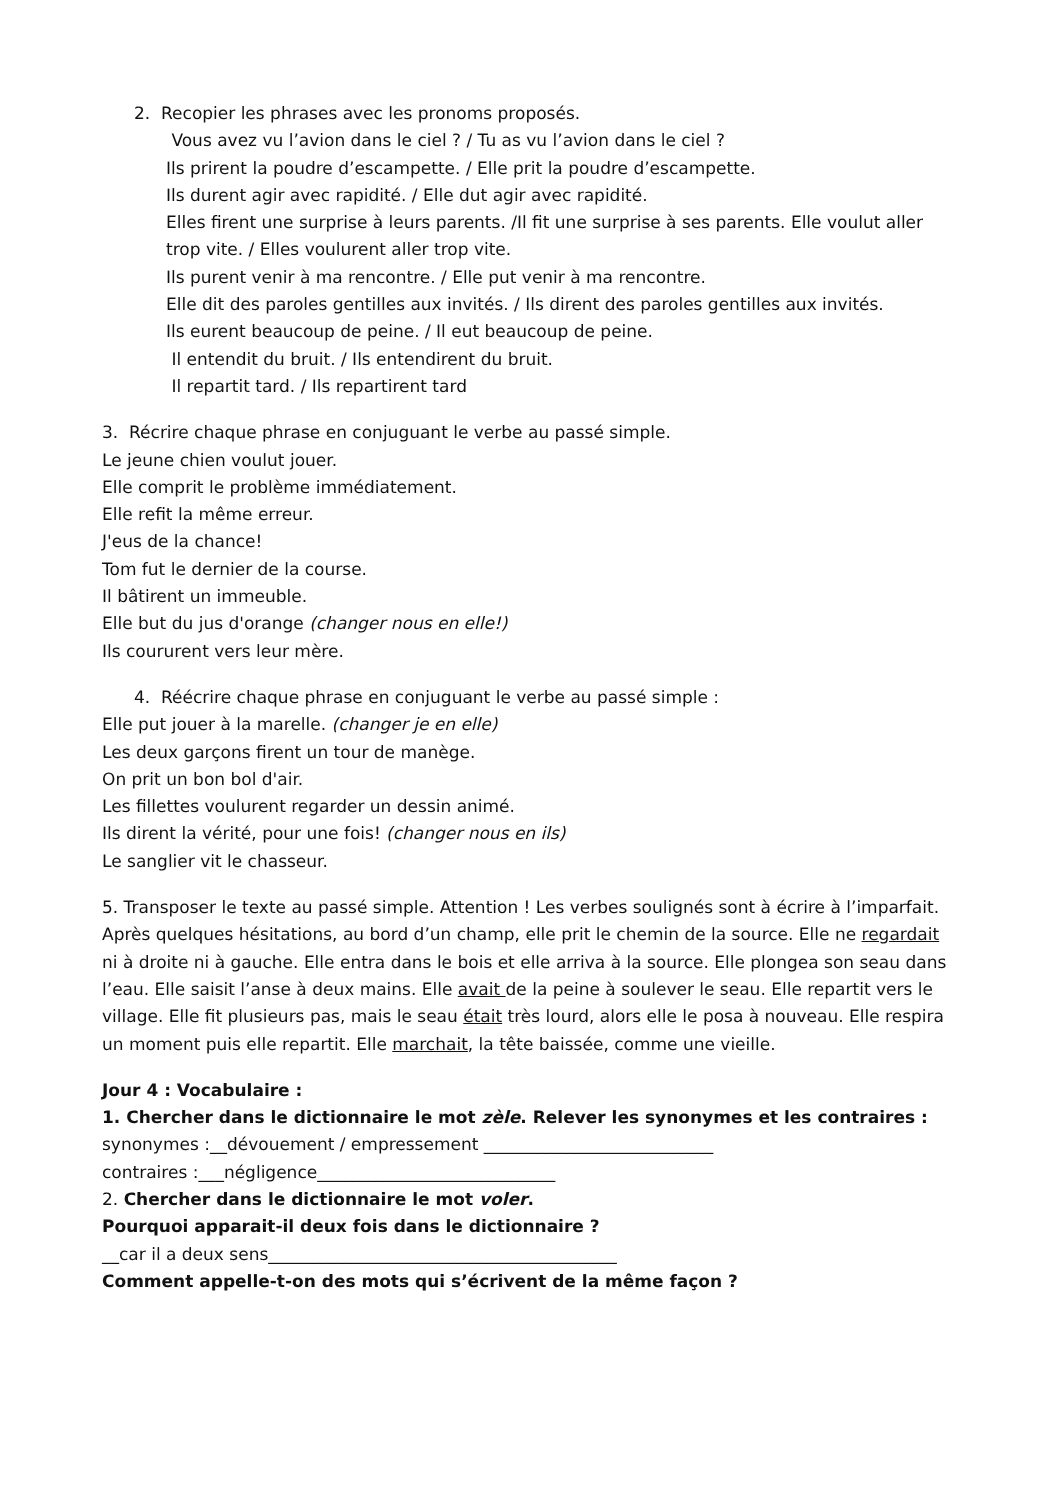2. Recopier les phrases avec les pronoms proposés.
Vous avez vu l’avion dans le ciel ? / Tu as vu l’avion dans le ciel ?
Ils prirent la poudre d’escampette. / Elle prit la poudre d’escampette.
Ils durent agir avec rapidité. / Elle dut agir avec rapidité.
Elles firent une surprise à leurs parents. /Il fit une surprise à ses parents. Elle voulut aller trop vite. / Elles voulurent aller trop vite.
Ils purent venir à ma rencontre. / Elle put venir à ma rencontre.
Elle dit des paroles gentilles aux invités. / Ils dirent des paroles gentilles aux invités.
Ils eurent beaucoup de peine. / Il eut beaucoup de peine.
Il entendit du bruit. / Ils entendirent du bruit.
Il repartit tard. / Ils repartirent tard
3. Récrire chaque phrase en conjuguant le verbe au passé simple.
Le jeune chien voulut jouer.
Elle comprit le problème immédiatement.
Elle refit la même erreur.
J'eus de la chance!
Tom fut le dernier de la course.
Il bâtirent un immeuble.
Elle but du jus d'orange (changer nous en elle!)
Ils coururent vers leur mère.
4. Réécrire chaque phrase en conjuguant le verbe au passé simple :
Elle put jouer à la marelle. (changer je en elle)
Les deux garçons firent un tour de manège.
On prit un bon bol d'air.
Les fillettes voulurent regarder un dessin animé.
Ils dirent la vérité, pour une fois! (changer nous en ils)
Le sanglier vit le chasseur.
5. Transposer le texte au passé simple. Attention ! Les verbes soulignés sont à écrire à l’imparfait.
Après quelques hésitations, au bord d’un champ, elle prit le chemin de la source. Elle ne regardait ni à droite ni à gauche. Elle entra dans le bois et elle arriva à la source. Elle plongea son seau dans l’eau. Elle saisit l’anse à deux mains. Elle avait de la peine à soulever le seau. Elle repartit vers le village. Elle fit plusieurs pas, mais le seau était très lourd, alors elle le posa à nouveau. Elle respira un moment puis elle repartit. Elle marchait, la tête baissée, comme une vieille.
Jour 4 : Vocabulaire :
1. Chercher dans le dictionnaire le mot zèle. Relever les synonymes et les contraires :
synonymes :__dévouement / empressement ___________________________
contraires :___négligence____________________________
2. Chercher dans le dictionnaire le mot voler.
Pourquoi apparait-il deux fois dans le dictionnaire ?
__car il a deux sens_________________________________________
Comment appelle-t-on des mots qui s’écrivent de la même façon ?